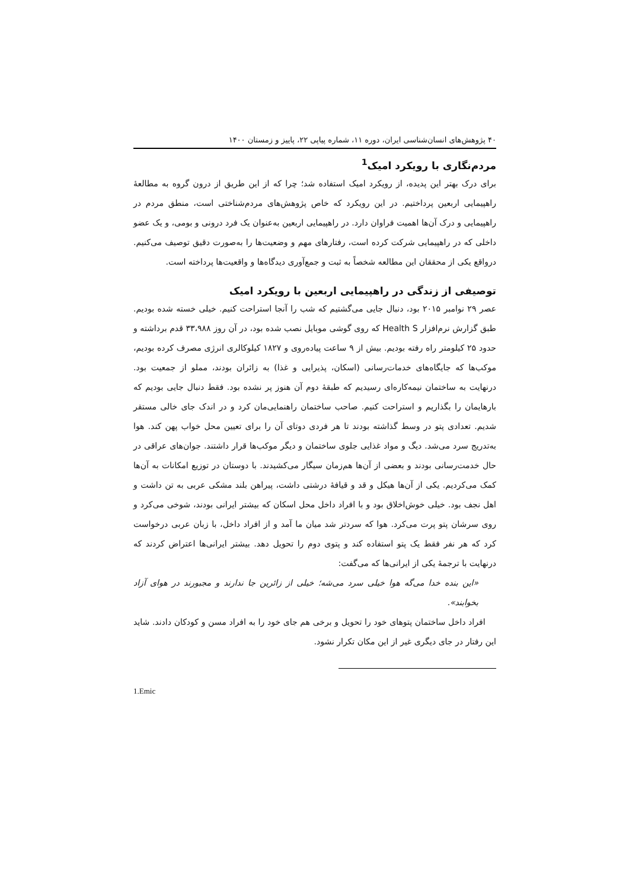۴۰ پژوهش‌های انسان‌شناسی ایران، دوره ۱۱، شماره پیاپی ۲۲، پاییز و زمستان ۱۴۰۰
مردم‌نگاری با رویکرد امیک<sup>1</sup>
برای درک بهتر این پدیده، از رویکرد امیک استفاده شد؛ چرا که از این طریق از درون گروه به مطالعهٔ راهپیمایی اربعین پرداختیم. در این رویکرد که خاص پژوهش‌های مردم‌شناختی است، منطق مردم در راهپیمایی و درک آن‌ها اهمیت فراوان دارد. در راهپیمایی اربعین به‌عنوان یک فرد درونی و بومی، و یک عضو داخلی که در راهپیمایی شرکت کرده است، رفتارهای مهم و وضعیت‌ها را به‌صورت دقیق توصیف می‌کنیم. درواقع یکی از محققان این مطالعه شخصاً به ثبت و جمع‌آوری دیدگاه‌ها و واقعیت‌ها پرداخته است.
توصیفی از زندگی در راهپیمایی اربعین با رویکرد امیک
عصر ۲۹ نوامبر ۲۰۱۵ بود، دنبال جایی می‌گشتیم که شب را آنجا استراحت کنیم. خیلی خسته شده بودیم. طبق گزارش نرم‌افزار Health S که روی گوشی موبایل نصب شده بود، در آن روز ۳۳،۹۸۸ قدم برداشته و حدود ۲۵ کیلومتر راه رفته بودیم. بیش از ۹ ساعت پیاده‌روی و ۱۸۲۷ کیلوکالری انرژی مصرف کرده بودیم، موکب‌ها که جایگاه‌های خدمات‌رسانی (اسکان، پذیرایی و غذا) به زائران بودند، مملو از جمعیت بود. درنهایت به ساختمان نیمه‌کاره‌ای رسیدیم که طبقهٔ دوم آن هنوز پر نشده بود. فقط دنبال جایی بودیم که بارهایمان را بگذاریم و استراحت کنیم. صاحب ساختمان راهنمایی‌مان کرد و در اندک جای خالی مستقر شدیم. تعدادی پتو در وسط گذاشته بودند تا هر فردی دوتای آن را برای تعیین محل خواب پهن کند. هوا به‌تدریج سرد می‌شد. دیگ و مواد غذایی جلوی ساختمان و دیگر موکب‌ها قرار داشتند. جوان‌های عراقی در حال خدمت‌رسانی بودند و بعضی از آن‌ها هم‌زمان سیگار می‌کشیدند. با دوستان در توزیع امکانات به آن‌ها کمک می‌کردیم. یکی از آن‌ها هیکل و قد و قیافهٔ درشتی داشت، پیراهن بلند مشکی عربی به تن داشت و اهل نجف بود. خیلی خوش‌اخلاق بود و با افراد داخل محل اسکان که بیشتر ایرانی بودند، شوخی می‌کرد و روی سرشان پتو پرت می‌کرد. هوا که سردتر شد میان ما آمد و از افراد داخل، با زبان عربی درخواست کرد که هر نفر فقط یک پتو استفاده کند و پتوی دوم را تحویل دهد. بیشتر ایرانی‌ها اعتراض کردند که درنهایت با ترجمهٔ یکی از ایرانی‌ها که می‌گفت:
«این بنده خدا می‌گه هوا خیلی سرد می‌شه؛ خیلی از زائرین جا ندارند و مجبورند در هوای آزاد بخوابند».
افراد داخل ساختمان پتوهای خود را تحویل و برخی هم جای خود را به افراد مسن و کودکان دادند. شاید این رفتار در جای دیگری غیر از این مکان تکرار نشود.
1.Emic